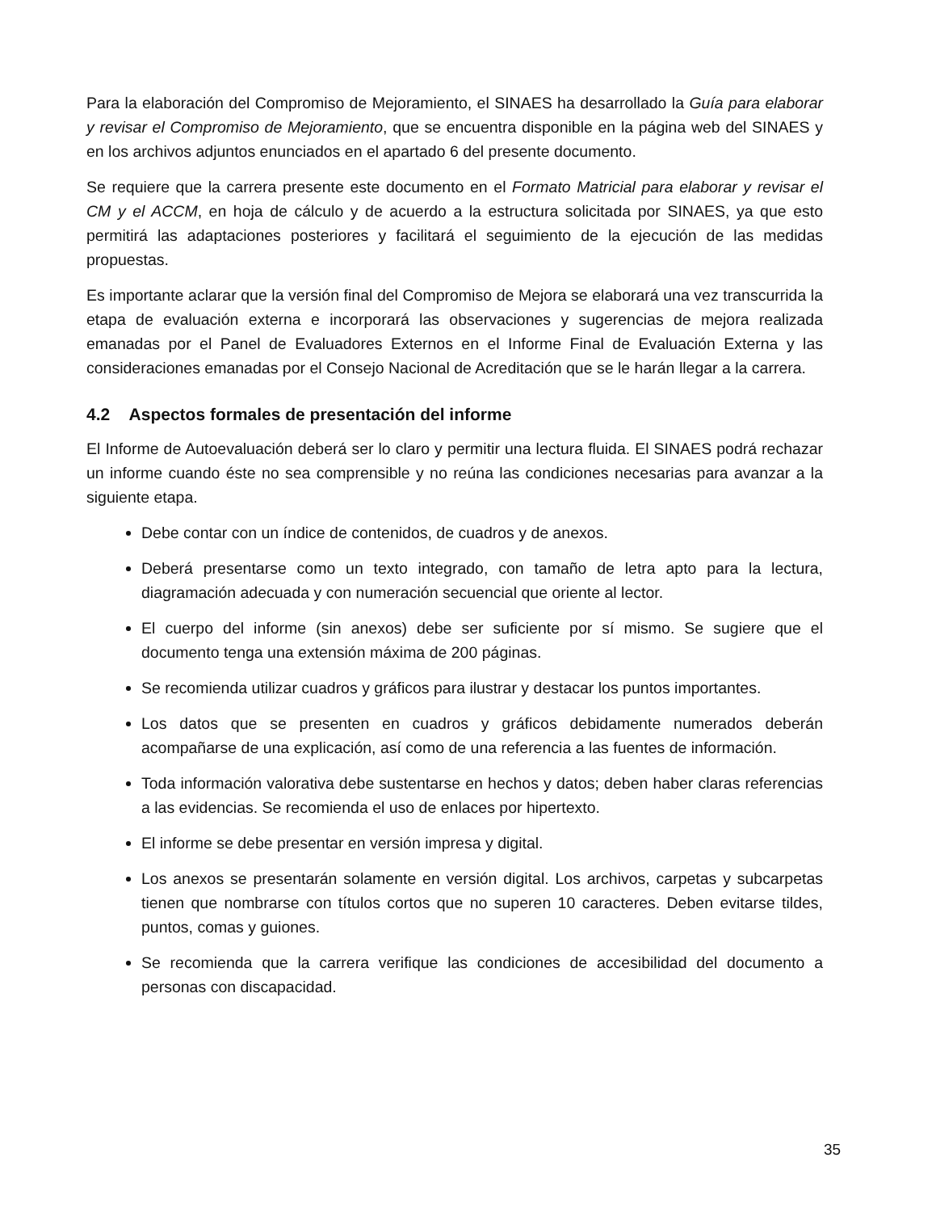Para la elaboración del Compromiso de Mejoramiento, el SINAES ha desarrollado la Guía para elaborar y revisar el Compromiso de Mejoramiento, que se encuentra disponible en la página web del SINAES y en los archivos adjuntos enunciados en el apartado 6 del presente documento.
Se requiere que la carrera presente este documento en el Formato Matricial para elaborar y revisar el CM y el ACCM, en hoja de cálculo y de acuerdo a la estructura solicitada por SINAES, ya que esto permitirá las adaptaciones posteriores y facilitará el seguimiento de la ejecución de las medidas propuestas.
Es importante aclarar que la versión final del Compromiso de Mejora se elaborará una vez transcurrida la etapa de evaluación externa e incorporará las observaciones y sugerencias de mejora realizada emanadas por el Panel de Evaluadores Externos en el Informe Final de Evaluación Externa y las consideraciones emanadas por el Consejo Nacional de Acreditación que se le harán llegar a la carrera.
4.2 Aspectos formales de presentación del informe
El Informe de Autoevaluación deberá ser lo claro y permitir una lectura fluida. El SINAES podrá rechazar un informe cuando éste no sea comprensible y no reúna las condiciones necesarias para avanzar a la siguiente etapa.
Debe contar con un índice de contenidos, de cuadros y de anexos.
Deberá presentarse como un texto integrado, con tamaño de letra apto para la lectura, diagramación adecuada y con numeración secuencial que oriente al lector.
El cuerpo del informe (sin anexos) debe ser suficiente por sí mismo. Se sugiere que el documento tenga una extensión máxima de 200 páginas.
Se recomienda utilizar cuadros y gráficos para ilustrar y destacar los puntos importantes.
Los datos que se presenten en cuadros y gráficos debidamente numerados deberán acompañarse de una explicación, así como de una referencia a las fuentes de información.
Toda información valorativa debe sustentarse en hechos y datos; deben haber claras referencias a las evidencias. Se recomienda el uso de enlaces por hipertexto.
El informe se debe presentar en versión impresa y digital.
Los anexos se presentarán solamente en versión digital. Los archivos, carpetas y subcarpetas tienen que nombrarse con títulos cortos que no superen 10 caracteres. Deben evitarse tildes, puntos, comas y guiones.
Se recomienda que la carrera verifique las condiciones de accesibilidad del documento a personas con discapacidad.
35